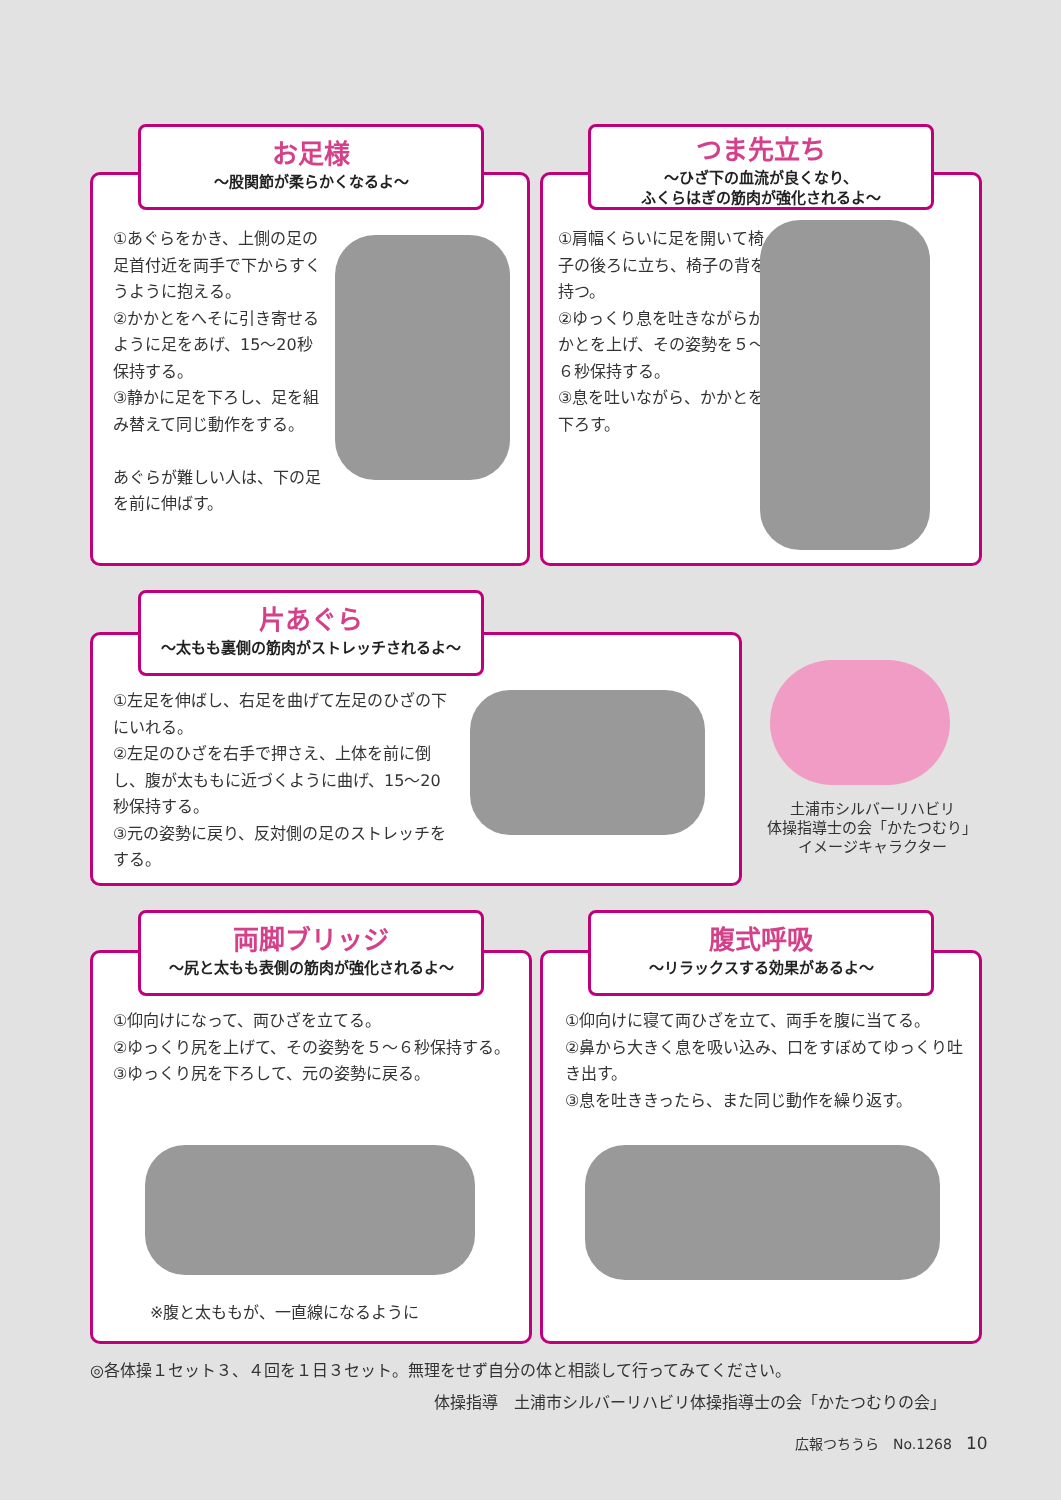お足様
〜股関節が柔らかくなるよ〜
①あぐらをかき、上側の足の足首付近を両手で下からすくうように抱える。
②かかとをへそに引き寄せるように足をあげ、15〜20秒保持する。
③静かに足を下ろし、足を組み替えて同じ動作をする。
あぐらが難しい人は、下の足を前に伸ばす。
つま先立ち
〜ひざ下の血流が良くなり、
ふくらはぎの筋肉が強化されるよ〜
①肩幅くらいに足を開いて椅子の後ろに立ち、椅子の背を持つ。
②ゆっくり息を吐きながらかかとを上げ、その姿勢を５〜６秒保持する。
③息を吐いながら、かかとを下ろす。
片あぐら
〜太もも裏側の筋肉がストレッチされるよ〜
①左足を伸ばし、右足を曲げて左足のひざの下にいれる。
②左足のひざを右手で押さえ、上体を前に倒し、腹が太ももに近づくように曲げ、15〜20秒保持する。
③元の姿勢に戻り、反対側の足のストレッチをする。
土浦市シルバーリハビリ
体操指導士の会「かたつむり」
イメージキャラクター
両脚ブリッジ
〜尻と太もも表側の筋肉が強化されるよ〜
①仰向けになって、両ひざを立てる。
②ゆっくり尻を上げて、その姿勢を５〜６秒保持する。
③ゆっくり尻を下ろして、元の姿勢に戻る。
※腹と太ももが、一直線になるように
腹式呼吸
〜リラックスする効果があるよ〜
①仰向けに寝て両ひざを立て、両手を腹に当てる。
②鼻から大きく息を吸い込み、口をすぼめてゆっくり吐き出す。
③息を吐ききったら、また同じ動作を繰り返す。
◎各体操１セット３、４回を１日３セット。無理をせず自分の体と相談して行ってみてください。
体操指導　土浦市シルバーリハビリ体操指導士の会「かたつむりの会」
広報つちうら　No.1268　10